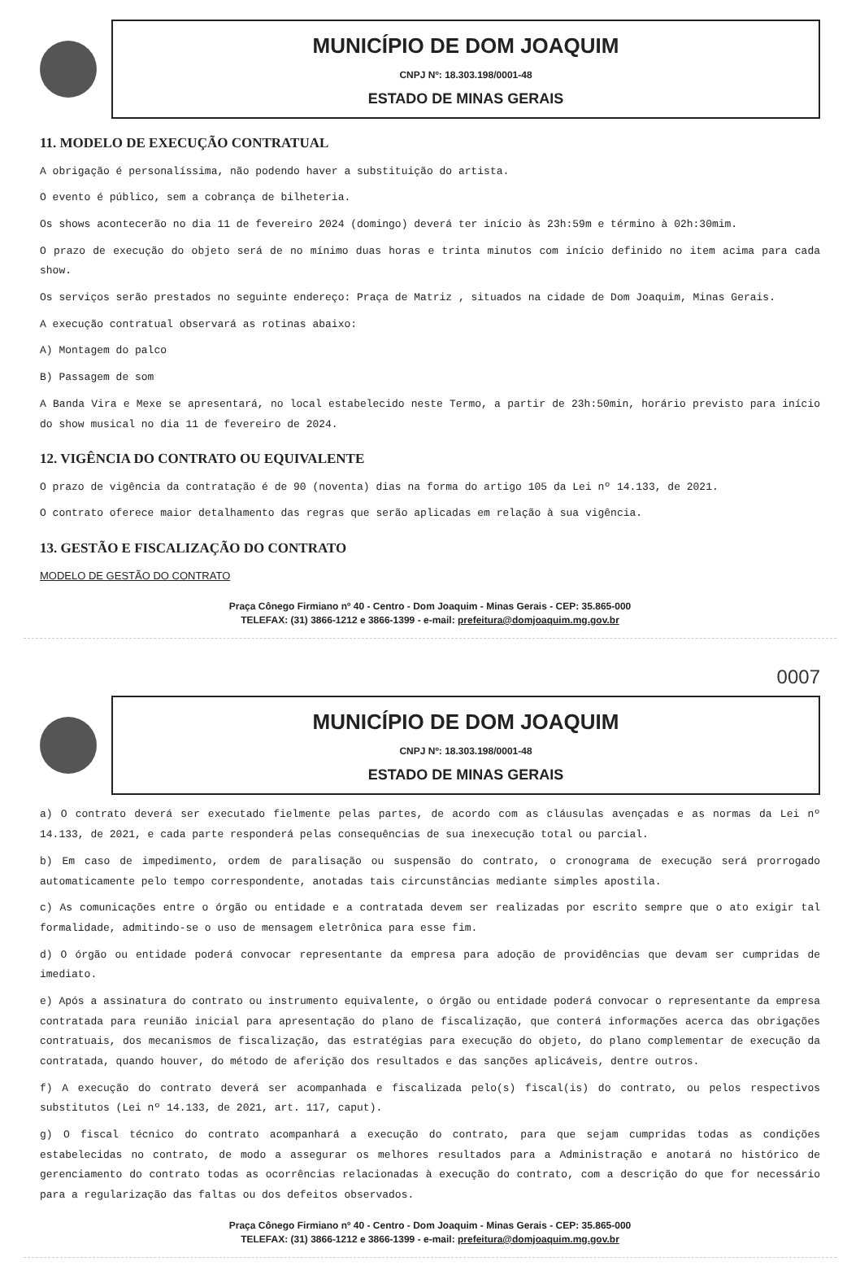MUNICÍPIO DE DOM JOAQUIM
CNPJ Nº: 18.303.198/0001-48
ESTADO DE MINAS GERAIS
11. MODELO DE EXECUÇÃO CONTRATUAL
A obrigação é personalíssima, não podendo haver a substituição do artista.
O evento é público, sem a cobrança de bilheteria.
Os shows acontecerão no dia 11 de fevereiro 2024 (domingo) deverá ter início às 23h:59m e término à 02h:30mim.
O prazo de execução do objeto será de no mínimo duas horas e trinta minutos com início definido no item acima para cada show.
Os serviços serão prestados no seguinte endereço: Praça de Matriz , situados na cidade de Dom Joaquim, Minas Gerais.
A execução contratual observará as rotinas abaixo:
A) Montagem do palco
B) Passagem de som
A Banda Vira e Mexe se apresentará, no local estabelecido neste Termo, a partir de 23h:50min, horário previsto para início do show musical no dia 11 de fevereiro de 2024.
12. VIGÊNCIA DO CONTRATO OU EQUIVALENTE
O prazo de vigência da contratação é de 90 (noventa) dias na forma do artigo 105 da Lei nº 14.133, de 2021.
O contrato oferece maior detalhamento das regras que serão aplicadas em relação à sua vigência.
13. GESTÃO E FISCALIZAÇÃO DO CONTRATO
MODELO DE GESTÃO DO CONTRATO
Praça Cônego Firmiano nº 40 - Centro - Dom Joaquim - Minas Gerais - CEP: 35.865-000
TELEFAX: (31) 3866-1212 e 3866-1399 - e-mail: prefeitura@domjoaquim.mg.gov.br
0007
MUNICÍPIO DE DOM JOAQUIM
CNPJ Nº: 18.303.198/0001-48
ESTADO DE MINAS GERAIS
a) O contrato deverá ser executado fielmente pelas partes, de acordo com as cláusulas avençadas e as normas da Lei nº 14.133, de 2021, e cada parte responderá pelas consequências de sua inexecução total ou parcial.
b) Em caso de impedimento, ordem de paralisação ou suspensão do contrato, o cronograma de execução será prorrogado automaticamente pelo tempo correspondente, anotadas tais circunstâncias mediante simples apostila.
c) As comunicações entre o órgão ou entidade e a contratada devem ser realizadas por escrito sempre que o ato exigir tal formalidade, admitindo-se o uso de mensagem eletrônica para esse fim.
d) O órgão ou entidade poderá convocar representante da empresa para adoção de providências que devam ser cumpridas de imediato.
e) Após a assinatura do contrato ou instrumento equivalente, o órgão ou entidade poderá convocar o representante da empresa contratada para reunião inicial para apresentação do plano de fiscalização, que conterá informações acerca das obrigações contratuais, dos mecanismos de fiscalização, das estratégias para execução do objeto, do plano complementar de execução da contratada, quando houver, do método de aferição dos resultados e das sanções aplicáveis, dentre outros.
f) A execução do contrato deverá ser acompanhada e fiscalizada pelo(s) fiscal(is) do contrato, ou pelos respectivos substitutos (Lei nº 14.133, de 2021, art. 117, caput).
g) O fiscal técnico do contrato acompanhará a execução do contrato, para que sejam cumpridas todas as condições estabelecidas no contrato, de modo a assegurar os melhores resultados para a Administração e anotará no histórico de gerenciamento do contrato todas as ocorrências relacionadas à execução do contrato, com a descrição do que for necessário para a regularização das faltas ou dos defeitos observados.
Praça Cônego Firmiano nº 40 - Centro - Dom Joaquim - Minas Gerais - CEP: 35.865-000
TELEFAX: (31) 3866-1212 e 3866-1399 - e-mail: prefeitura@domjoaquim.mg.gov.br